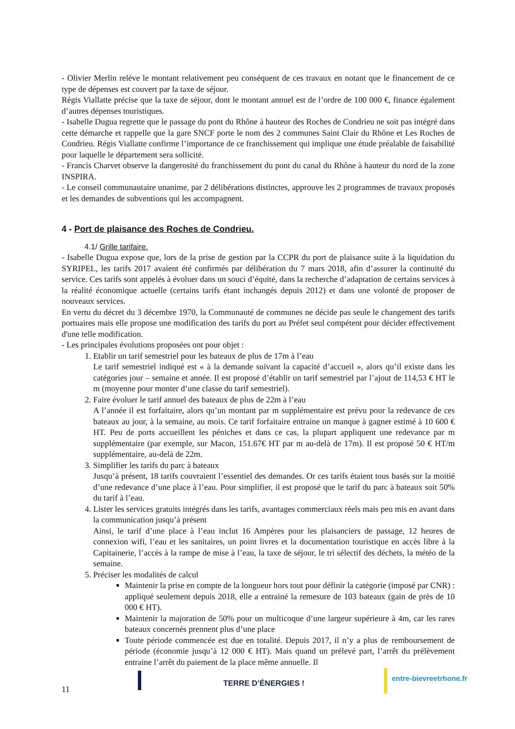- Olivier Merlin relève le montant relativement peu conséquent de ces travaux en notant que le financement de ce type de dépenses est couvert par la taxe de séjour.
Régis Viallatte précise que la taxe de séjour, dont le montant annuel est de l’ordre de 100 000 €, finance également d’autres dépenses touristiques.
- Isabelle Dugua regrette que le passage du pont du Rhône à hauteur des Roches de Condrieu ne soit pas intégré dans cette démarche et rappelle que la gare SNCF porte le nom des 2 communes Saint Clair du Rhône et Les Roches de Condrieu. Régis Viallatte confirme l’importance de ce franchissement qui implique une étude préalable de faisabilité pour laquelle le département sera sollicité.
- Francis Charvet observe la dangerosité du franchissement du pont du canal du Rhône à hauteur du nord de la zone INSPIRA.
- Le conseil communautaire unanime, par 2 délibérations distinctes, approuve les 2 programmes de travaux proposés et les demandes de subventions qui les accompagnent.
4 - Port de plaisance des Roches de Condrieu.
4.1/ Grille tarifaire.
- Isabelle Dugua expose que, lors de la prise de gestion par la CCPR du port de plaisance suite à la liquidation du SYRIPEL, les tarifs 2017 avaient été confirmés par délibération du 7 mars 2018, afin d’assurer la continuité du service. Ces tarifs sont appelés à évoluer dans un souci d’équité, dans la recherche d’adaptation de certains services à la réalité économique actuelle (certains tarifs étant inchangés depuis 2012) et dans une volonté de proposer de nouveaux services.
En vertu du décret du 3 décembre 1970, la Communauté de communes ne décide pas seule le changement des tarifs portuaires mais elle propose une modification des tarifs du port au Préfet seul compétent pour décider effectivement d'une telle modification.
- Les principales évolutions proposées ont pour objet :
1. Etablir un tarif semestriel pour les bateaux de plus de 17m à l’eau
Le tarif semestriel indiqué est « à la demande suivant la capacité d’accueil », alors qu’il existe dans les catégories jour – semaine et année. Il est proposé d’établir un tarif semestriel par l’ajout de 114,53 € HT le m (moyenne pour monter d’une classe du tarif semestriel).
2. Faire évoluer le tarif annuel des bateaux de plus de 22m à l’eau
A l’année il est forfaitaire, alors qu’un montant par m supplémentaire est prévu pour la redevance de ces bateaux au jour, à la semaine, au mois. Ce tarif forfaitaire entraine un manque à gagner estimé à 10 600 € HT. Peu de ports accueillent les péniches et dans ce cas, la plupart appliquent une redevance par m supplémentaire (par exemple, sur Macon, 151.67€ HT par m au-delà de 17m). Il est proposé 50 € HT/m supplémentaire, au-delà de 22m.
3. Simplifier les tarifs du parc à bateaux
Jusqu’à présent, 18 tarifs couvraient l’essentiel des demandes. Or ces tarifs étaient tous basés sur la moitié d’une redevance d’une place à l’eau. Pour simplifier, il est proposé que le tarif du parc à bateaux soit 50% du tarif à l’eau.
4. Lister les services gratuits intégrés dans les tarifs, avantages commerciaux réels mais peu mis en avant dans la communication jusqu’à présent
Ainsi, le tarif d’une place à l’eau inclut 16 Ampères pour les plaisanciers de passage, 12 heures de connexion wifi, l’eau et les sanitaires, un point livres et la documentation touristique en accès libre à la Capitainerie, l’accès à la rampe de mise à l’eau, la taxe de séjour, le tri sélectif des déchets, la météo de la semaine.
5. Préciser les modalités de calcul
Maintenir la prise en compte de la longueur hors tout pour définir la catégorie (imposé par CNR) : appliqué seulement depuis 2018, elle a entrainé la remesure de 103 bateaux (gain de près de 10 000 € HT).
Maintenir la majoration de 50% pour un multicoque d’une largeur supérieure à 4m, car les rares bateaux concernés prennent plus d’une place
Toute période commencée est due en totalité. Depuis 2017, il n’y a plus de remboursement de période (économie jusqu’à 12 000 € HT). Mais quand un prélevé part, l’arrêt du prélèvement entraine l’arrêt du paiement de la place même annuelle. Il
11
TERRE D’ÉNERGIES !
entre-bievreetrhone.fr